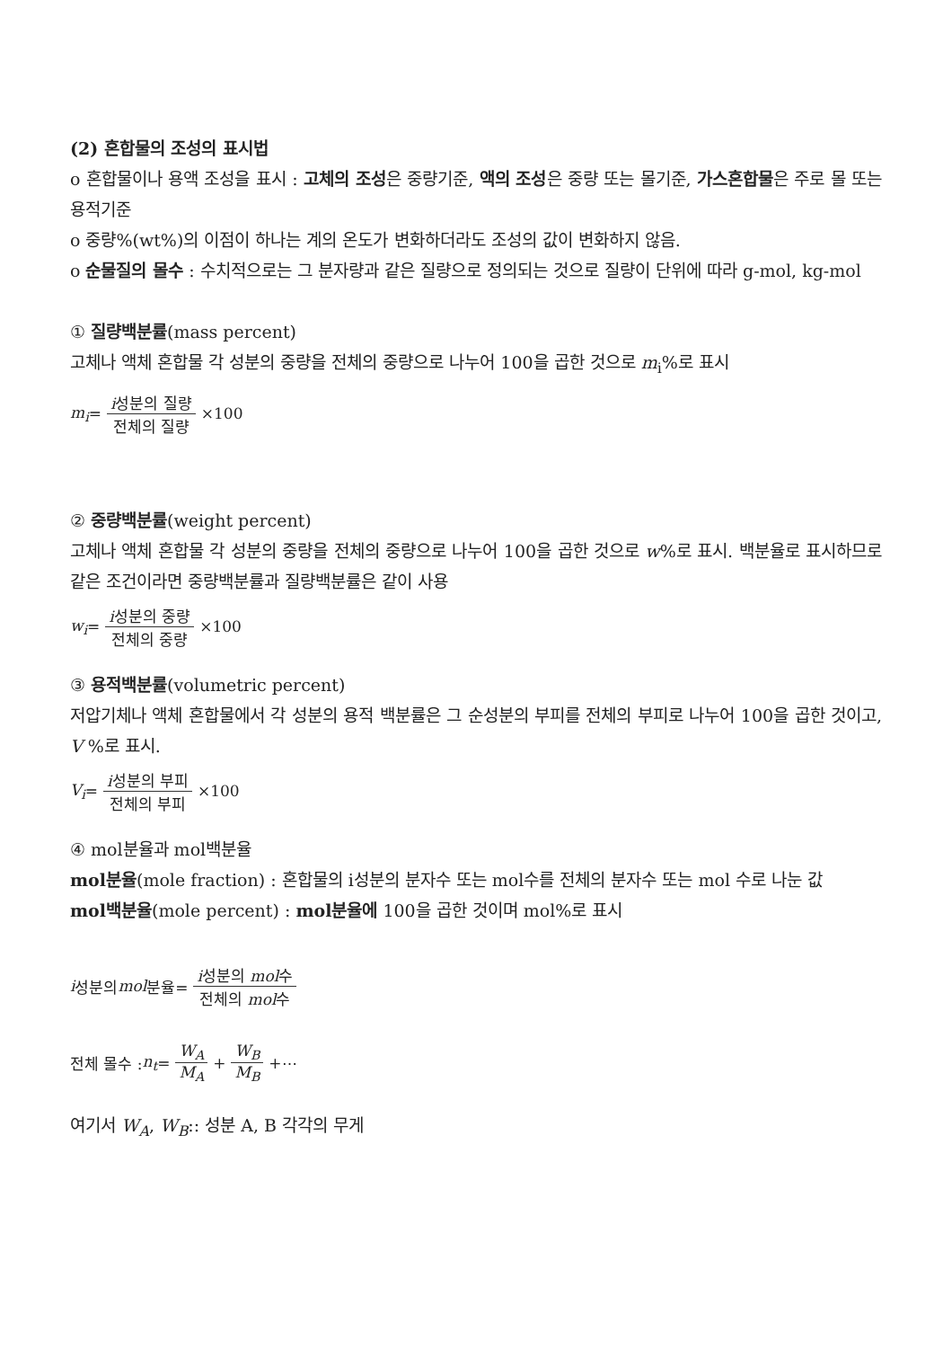(2) 혼합물의 조성의 표시법
o 혼합물이나 용액 조성을 표시 : 고체의 조성은 중량기준, 액의 조성은 중량 또는 몰기준, 가스혼합물은 주로 몰 또는 용적기준
o 중량%(wt%)의 이점이 하나는 계의 온도가 변화하더라도 조성의 값이 변화하지 않음.
o 순물질의 몰수 : 수치적으로는 그 분자량과 같은 질량으로 정의되는 것으로 질량이 단위에 따라 g-mol, kg-mol
① 질량백분률(mass percent)
고체나 액체 혼합물 각 성분의 중량을 전체의 중량으로 나누어 100을 곱한 것으로 m<sub>i</sub>%로 표시
m<sub>i</sub> = i성분의 질량 전체의 질량 ×100
② 중량백분률(weight percent)
고체나 액체 혼합물 각 성분의 중량을 전체의 중량으로 나누어 100을 곱한 것으로 w%로 표시. 백분율로 표시하므로 같은 조건이라면 중량백분률과 질량백분률은 같이 사용
w<sub>i</sub> = i성분의 중량 전체의 중량 ×100
③ 용적백분률(volumetric percent)
저압기체나 액체 혼합물에서 각 성분의 용적 백분률은 그 순성분의 부피를 전체의 부피로 나누어 100을 곱한 것이고, V %로 표시.
V<sub>i</sub> = i성분의 부피 전체의 부피 ×100
④ mol분율과 mol백분율
mol분율(mole fraction) : 혼합물의 i성분의 분자수 또는 mol수를 전체의 분자수 또는 mol 수로 나눈 값
mol백분율(mole percent) : mol분율에 100을 곱한 것이며 mol%로 표시
i 성분의 mol 분율= i성분의 mol수 전체의 mol수
전체 몰수 : n<sub>t</sub> = W<sub>A</sub> M<sub>A</sub> + W<sub>B</sub> M<sub>B</sub> +⋯
여기서 W<sub>A</sub>, W<sub>B</sub>:: 성분 A, B 각각의 무게